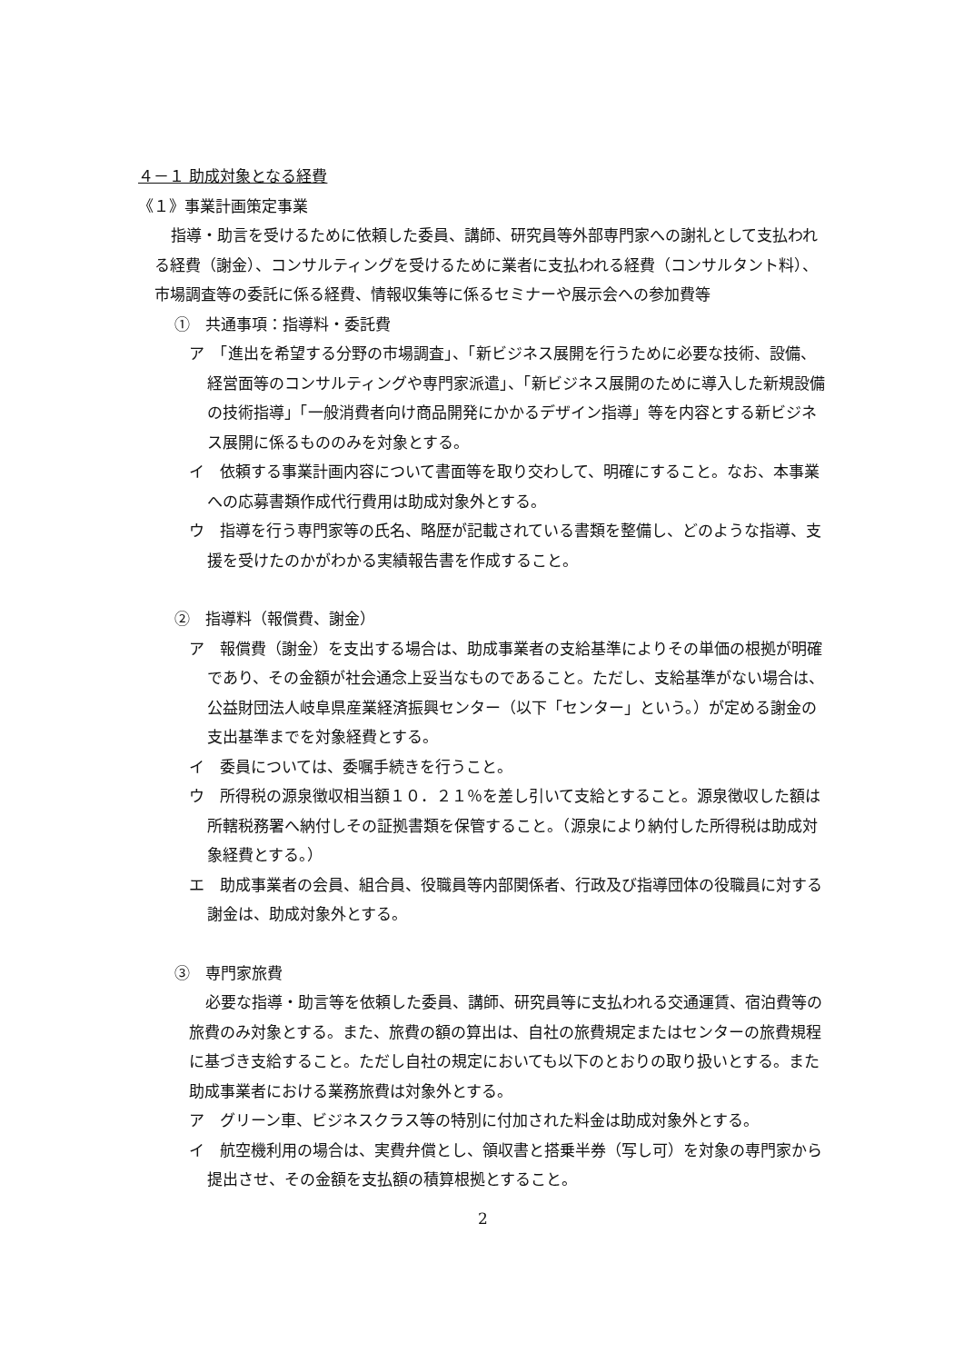４－１ 助成対象となる経費
《１》事業計画策定事業
指導・助言を受けるために依頼した委員、講師、研究員等外部専門家への謝礼として支払われる経費（謝金）、コンサルティングを受けるために業者に支払われる経費（コンサルタント料）、市場調査等の委託に係る経費、情報収集等に係るセミナーや展示会への参加費等
①　共通事項：指導料・委託費
ア　「進出を希望する分野の市場調査」、「新ビジネス展開を行うために必要な技術、設備、経営面等のコンサルティングや専門家派遣」、「新ビジネス展開のために導入した新規設備の技術指導」「一般消費者向け商品開発にかかるデザイン指導」等を内容とする新ビジネス展開に係るもののみを対象とする。
イ　依頼する事業計画内容について書面等を取り交わして、明確にすること。なお、本事業への応募書類作成代行費用は助成対象外とする。
ウ　指導を行う専門家等の氏名、略歴が記載されている書類を整備し、どのような指導、支援を受けたのかがわかる実績報告書を作成すること。
②　指導料（報償費、謝金）
ア　報償費（謝金）を支出する場合は、助成事業者の支給基準によりその単価の根拠が明確であり、その金額が社会通念上妥当なものであること。ただし、支給基準がない場合は、公益財団法人岐阜県産業経済振興センター（以下「センター」という。）が定める謝金の支出基準までを対象経費とする。
イ　委員については、委嘱手続きを行うこと。
ウ　所得税の源泉徴収相当額１０．２１％を差し引いて支給とすること。源泉徴収した額は所轄税務署へ納付しその証拠書類を保管すること。（源泉により納付した所得税は助成対象経費とする。）
エ　助成事業者の会員、組合員、役職員等内部関係者、行政及び指導団体の役職員に対する謝金は、助成対象外とする。
③　専門家旅費
必要な指導・助言等を依頼した委員、講師、研究員等に支払われる交通運賃、宿泊費等の旅費のみ対象とする。また、旅費の額の算出は、自社の旅費規定またはセンターの旅費規程に基づき支給すること。ただし自社の規定においても以下のとおりの取り扱いとする。また助成事業者における業務旅費は対象外とする。
ア　グリーン車、ビジネスクラス等の特別に付加された料金は助成対象外とする。
イ　航空機利用の場合は、実費弁償とし、領収書と搭乗半券（写し可）を対象の専門家から提出させ、その金額を支払額の積算根拠とすること。
2